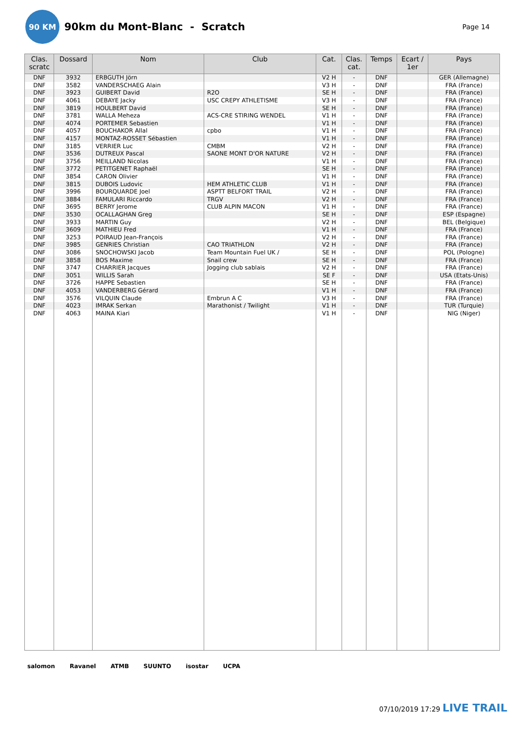90 KM
90km du Mont-Blanc - Scratch
Page 14
| Clas. scratc | Dossard | Nom | Club | Cat. | Clas. cat. | Temps | Ecart / 1er | Pays |
| --- | --- | --- | --- | --- | --- | --- | --- | --- |
| DNF | 3932 | ERBGUTH Jörn | | V2 H | - | DNF | | GER (Allemagne) |
| DNF | 3582 | VANDERSCHAEG Alain | | V3 H | - | DNF | | FRA (France) |
| DNF | 3923 | GUIBERT David | R2O | SE H | - | DNF | | FRA (France) |
| DNF | 4061 | DEBAYE Jacky | USC CREPY ATHLETISME | V3 H | - | DNF | | FRA (France) |
| DNF | 3819 | HOULBERT David | | SE H | - | DNF | | FRA (France) |
| DNF | 3781 | WALLA Meheza | ACS-CRE STIRING WENDEL | V1 H | - | DNF | | FRA (France) |
| DNF | 4074 | PORTEMER Sebastien | | V1 H | - | DNF | | FRA (France) |
| DNF | 4057 | BOUCHAKOR Allal | cpbo | V1 H | - | DNF | | FRA (France) |
| DNF | 4157 | MONTAZ-ROSSET Sébastien | | V1 H | - | DNF | | FRA (France) |
| DNF | 3185 | VERRIER Luc | CMBM | V2 H | - | DNF | | FRA (France) |
| DNF | 3536 | DUTREUX Pascal | SAONE MONT D'OR NATURE | V2 H | - | DNF | | FRA (France) |
| DNF | 3756 | MEILLAND Nicolas | | V1 H | - | DNF | | FRA (France) |
| DNF | 3772 | PETITGENET Raphaël | | SE H | - | DNF | | FRA (France) |
| DNF | 3854 | CARON Olivier | | V1 H | - | DNF | | FRA (France) |
| DNF | 3815 | DUBOIS Ludovic | HEM ATHLETIC CLUB | V1 H | - | DNF | | FRA (France) |
| DNF | 3996 | BOURQUARDE Joel | ASPTT BELFORT TRAIL | V2 H | - | DNF | | FRA (France) |
| DNF | 3884 | FAMULARI Riccardo | TRGV | V2 H | - | DNF | | FRA (France) |
| DNF | 3695 | BERRY Jerome | CLUB ALPIN MACON | V1 H | - | DNF | | FRA (France) |
| DNF | 3530 | OCALLAGHAN Greg | | SE H | - | DNF | | ESP (Espagne) |
| DNF | 3933 | MARTIN Guy | | V2 H | - | DNF | | BEL (Belgique) |
| DNF | 3609 | MATHIEU Fred | | V1 H | - | DNF | | FRA (France) |
| DNF | 3253 | POIRAUD Jean-François | | V2 H | - | DNF | | FRA (France) |
| DNF | 3985 | GENRIES Christian | CAO TRIATHLON | V2 H | - | DNF | | FRA (France) |
| DNF | 3086 | SNOCHOWSKI Jacob | Team Mountain Fuel UK / | SE H | - | DNF | | POL (Pologne) |
| DNF | 3858 | BOS Maxime | Snail crew | SE H | - | DNF | | FRA (France) |
| DNF | 3747 | CHARRIER Jacques | Jogging club sablais | V2 H | - | DNF | | FRA (France) |
| DNF | 3051 | WILLIS Sarah | | SE F | - | DNF | | USA (Etats-Unis) |
| DNF | 3726 | HAPPE Sebastien | | SE H | - | DNF | | FRA (France) |
| DNF | 4053 | VANDERBERG Gérard | | V1 H | - | DNF | | FRA (France) |
| DNF | 3576 | VILQUIN Claude | Embrun A C | V3 H | - | DNF | | FRA (France) |
| DNF | 4023 | IMRAK Serkan | Marathonist / Twilight | V1 H | - | DNF | | TUR (Turquie) |
| DNF | 4063 | MAINA Kiari | | V1 H | - | DNF | | NIG (Niger) |
salomon Ravanel ATMB SUUNTO isostar UCPA
07/10/2019 17:29 LIVE TRAIL